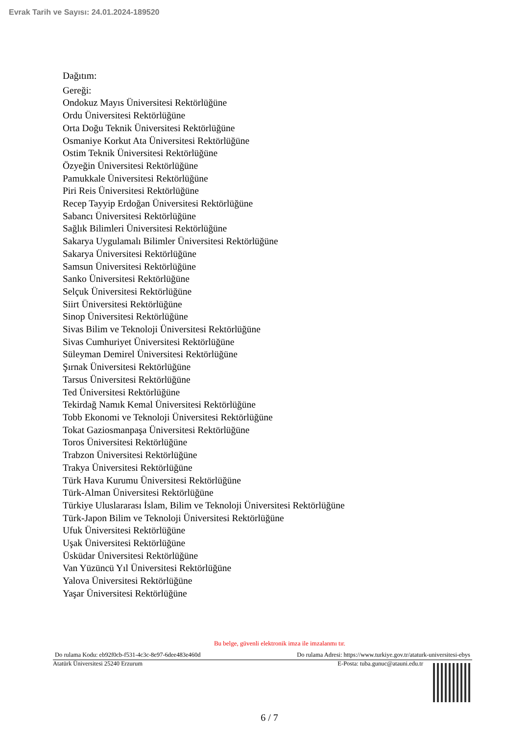Evrak Tarih ve Sayısı: 24.01.2024-189520
Dağıtım:
Gereği:
Ondokuz Mayıs Üniversitesi Rektörlüğüne
Ordu Üniversitesi Rektörlüğüne
Orta Doğu Teknik Üniversitesi Rektörlüğüne
Osmaniye Korkut Ata Üniversitesi Rektörlüğüne
Ostim Teknik Üniversitesi Rektörlüğüne
Özyeğin Üniversitesi Rektörlüğüne
Pamukkale Üniversitesi Rektörlüğüne
Piri Reis Üniversitesi Rektörlüğüne
Recep Tayyip Erdoğan Üniversitesi Rektörlüğüne
Sabancı Üniversitesi Rektörlüğüne
Sağlık Bilimleri Üniversitesi Rektörlüğüne
Sakarya Uygulamalı Bilimler Üniversitesi Rektörlüğüne
Sakarya Üniversitesi Rektörlüğüne
Samsun Üniversitesi Rektörlüğüne
Sanko Üniversitesi Rektörlüğüne
Selçuk Üniversitesi Rektörlüğüne
Siirt Üniversitesi Rektörlüğüne
Sinop Üniversitesi Rektörlüğüne
Sivas Bilim ve Teknoloji Üniversitesi Rektörlüğüne
Sivas Cumhuriyet Üniversitesi Rektörlüğüne
Süleyman Demirel Üniversitesi Rektörlüğüne
Şırnak Üniversitesi Rektörlüğüne
Tarsus Üniversitesi Rektörlüğüne
Ted Üniversitesi Rektörlüğüne
Tekirdağ Namık Kemal Üniversitesi Rektörlüğüne
Tobb Ekonomi ve Teknoloji Üniversitesi Rektörlüğüne
Tokat Gaziosmanpaşa Üniversitesi Rektörlüğüne
Toros Üniversitesi Rektörlüğüne
Trabzon Üniversitesi Rektörlüğüne
Trakya Üniversitesi Rektörlüğüne
Türk Hava Kurumu Üniversitesi Rektörlüğüne
Türk-Alman Üniversitesi Rektörlüğüne
Türkiye Uluslararası İslam, Bilim ve Teknoloji Üniversitesi Rektörlüğüne
Türk-Japon Bilim ve Teknoloji Üniversitesi Rektörlüğüne
Ufuk Üniversitesi Rektörlüğüne
Uşak Üniversitesi Rektörlüğüne
Üsküdar Üniversitesi Rektörlüğüne
Van Yüzüncü Yıl Üniversitesi Rektörlüğüne
Yalova Üniversitesi Rektörlüğüne
Yaşar Üniversitesi Rektörlüğüne
Bu belge, güvenli elektronik imza ile imzalanmı tır.
Do rulama Kodu: eb92f0cb-f531-4c3c-8e97-6dee483e460d Do rulama Adresi: https://www.turkiye.gov.tr/ataturk-universitesi-ebys
Atatürk Üniversitesi 25240 Erzurum E-Posta: tuba.gunuc@atauni.edu.tr
6 / 7